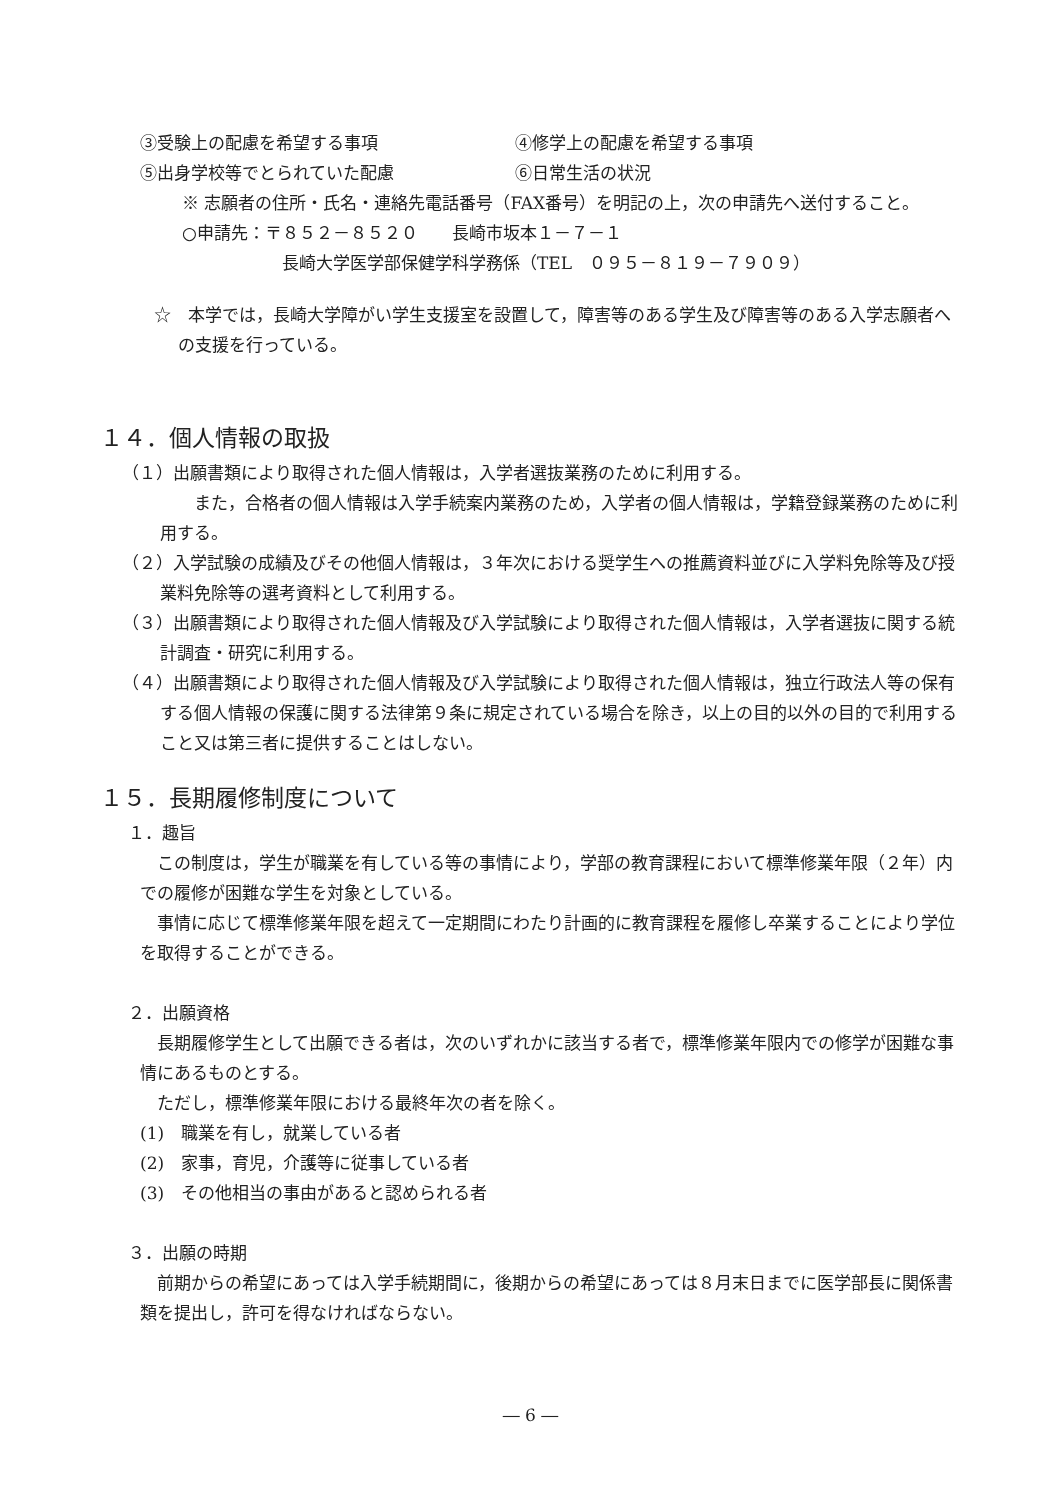③受験上の配慮を希望する事項 ④修学上の配慮を希望する事項
⑤出身学校等でとられていた配慮 ⑥日常生活の状況
※ 志願者の住所・氏名・連絡先電話番号（FAX番号）を明記の上，次の申請先へ送付すること。
○申請先：〒８５２－８５２０　　長崎市坂本１－７－１
長崎大学医学部保健学科学務係（TEL　０９５－８１９－７９０９）
☆　本学では，長崎大学障がい学生支援室を設置して，障害等のある学生及び障害等のある入学志願者への支援を行っている。
１４．個人情報の取扱
（１）出願書類により取得された個人情報は，入学者選抜業務のために利用する。
　　また，合格者の個人情報は入学手続案内業務のため，入学者の個人情報は，学籍登録業務のために利用する。
（２）入学試験の成績及びその他個人情報は，３年次における奨学生への推薦資料並びに入学料免除等及び授業料免除等の選考資料として利用する。
（３）出願書類により取得された個人情報及び入学試験により取得された個人情報は，入学者選抜に関する統計調査・研究に利用する。
（４）出願書類により取得された個人情報及び入学試験により取得された個人情報は，独立行政法人等の保有する個人情報の保護に関する法律第９条に規定されている場合を除き，以上の目的以外の目的で利用すること又は第三者に提供することはしない。
１５．長期履修制度について
１．趣旨
　この制度は，学生が職業を有している等の事情により，学部の教育課程において標準修業年限（２年）内での履修が困難な学生を対象としている。
　事情に応じて標準修業年限を超えて一定期間にわたり計画的に教育課程を履修し卒業することにより学位を取得することができる。
２．出願資格
　長期履修学生として出願できる者は，次のいずれかに該当する者で，標準修業年限内での修学が困難な事情にあるものとする。
　ただし，標準修業年限における最終年次の者を除く。
(1)　職業を有し，就業している者
(2)　家事，育児，介護等に従事している者
(3)　その他相当の事由があると認められる者
３．出願の時期
　前期からの希望にあっては入学手続期間に，後期からの希望にあっては８月末日までに医学部長に関係書類を提出し，許可を得なければならない。
― 6 ―